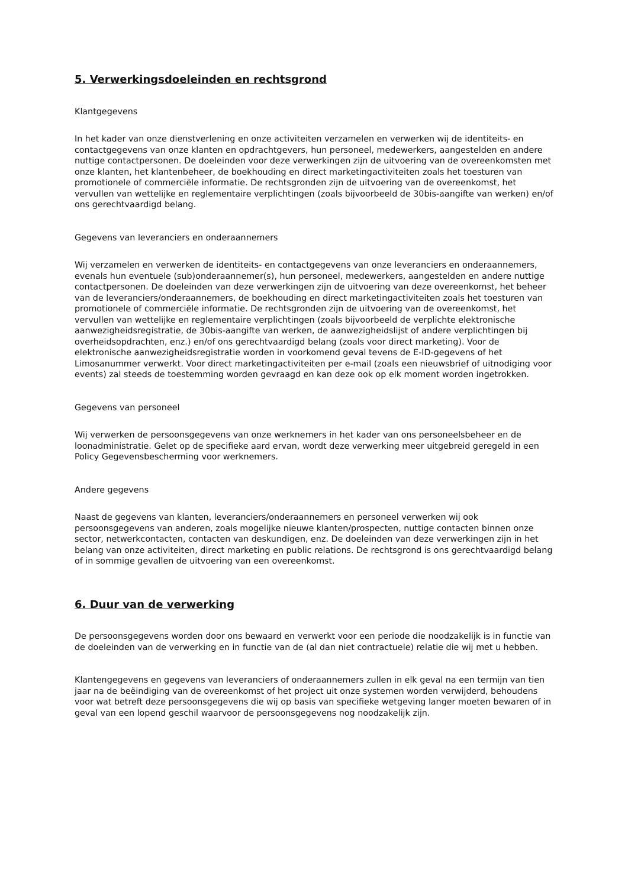5. Verwerkingsdoeleinden en rechtsgrond
Klantgegevens
In het kader van onze dienstverlening en onze activiteiten verzamelen en verwerken wij de identiteits- en contactgegevens van onze klanten en opdrachtgevers, hun personeel, medewerkers, aangestelden en andere nuttige contactpersonen. De doeleinden voor deze verwerkingen zijn de uitvoering van de overeenkomsten met onze klanten, het klantenbeheer, de boekhouding en direct marketingactiviteiten zoals het toesturen van promotionele of commerciële informatie. De rechtsgronden zijn de uitvoering van de overeenkomst, het vervullen van wettelijke en reglementaire verplichtingen (zoals bijvoorbeeld de 30bis-aangifte van werken) en/of ons gerechtvaardigd belang.
Gegevens van leveranciers en onderaannemers
Wij verzamelen en verwerken de identiteits- en contactgegevens van onze leveranciers en onderaannemers, evenals hun eventuele (sub)onderaannemer(s), hun personeel, medewerkers, aangestelden en andere nuttige contactpersonen. De doeleinden van deze verwerkingen zijn de uitvoering van deze overeenkomst, het beheer van de leveranciers/onderaannemers, de boekhouding en direct marketingactiviteiten zoals het toesturen van promotionele of commerciële informatie. De rechtsgronden zijn de uitvoering van de overeenkomst, het vervullen van wettelijke en reglementaire verplichtingen (zoals bijvoorbeeld de verplichte elektronische aanwezigheidsregistratie, de 30bis-aangifte van werken, de aanwezigheidslijst of andere verplichtingen bij overheidsopdrachten, enz.) en/of ons gerechtvaardigd belang (zoals voor direct marketing). Voor de elektronische aanwezigheidsregistratie worden in voorkomend geval tevens de E-ID-gegevens of het Limosanummer verwerkt. Voor direct marketingactiviteiten per e-mail (zoals een nieuwsbrief of uitnodiging voor events) zal steeds de toestemming worden gevraagd en kan deze ook op elk moment worden ingetrokken.
Gegevens van personeel
Wij verwerken de persoonsgegevens van onze werknemers in het kader van ons personeelsbeheer en de loonadministratie. Gelet op de specifieke aard ervan, wordt deze verwerking meer uitgebreid geregeld in een Policy Gegevensbescherming voor werknemers.
Andere gegevens
Naast de gegevens van klanten, leveranciers/onderaannemers en personeel verwerken wij ook persoonsgegevens van anderen, zoals mogelijke nieuwe klanten/prospecten, nuttige contacten binnen onze sector, netwerkcontacten, contacten van deskundigen, enz. De doeleinden van deze verwerkingen zijn in het belang van onze activiteiten, direct marketing en public relations. De rechtsgrond is ons gerechtvaardigd belang of in sommige gevallen de uitvoering van een overeenkomst.
6. Duur van de verwerking
De persoonsgegevens worden door ons bewaard en verwerkt voor een periode die noodzakelijk is in functie van de doeleinden van de verwerking en in functie van de (al dan niet contractuele) relatie die wij met u hebben.
Klantengegevens en gegevens van leveranciers of onderaannemers zullen in elk geval na een termijn van tien jaar na de beëindiging van de overeenkomst of het project uit onze systemen worden verwijderd, behoudens voor wat betreft deze persoonsgegevens die wij op basis van specifieke wetgeving langer moeten bewaren of in geval van een lopend geschil waarvoor de persoonsgegevens nog noodzakelijk zijn.